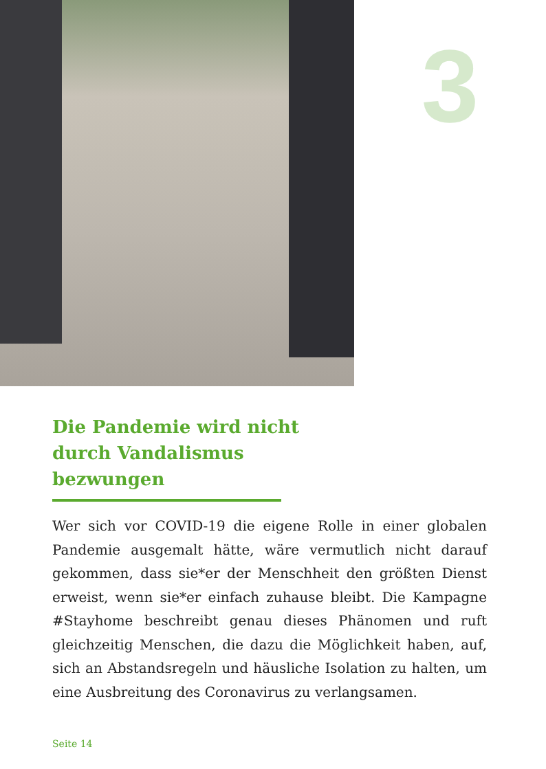3
Die Pandemie wird nicht durch Vandalismus bezwungen
Wer sich vor COVID-19 die eigene Rolle in einer globalen Pandemie ausgemalt hätte, wäre vermutlich nicht darauf gekommen, dass sie*er der Menschheit den größten Dienst erweist, wenn sie*er einfach zuhause bleibt. Die Kampagne #Stayhome beschreibt genau dieses Phänomen und ruft gleichzeitig Menschen, die dazu die Möglichkeit haben, auf, sich an Abstandsregeln und häusliche Isolation zu halten, um eine Ausbreitung des Coronavirus zu verlangsamen.
Seite 14